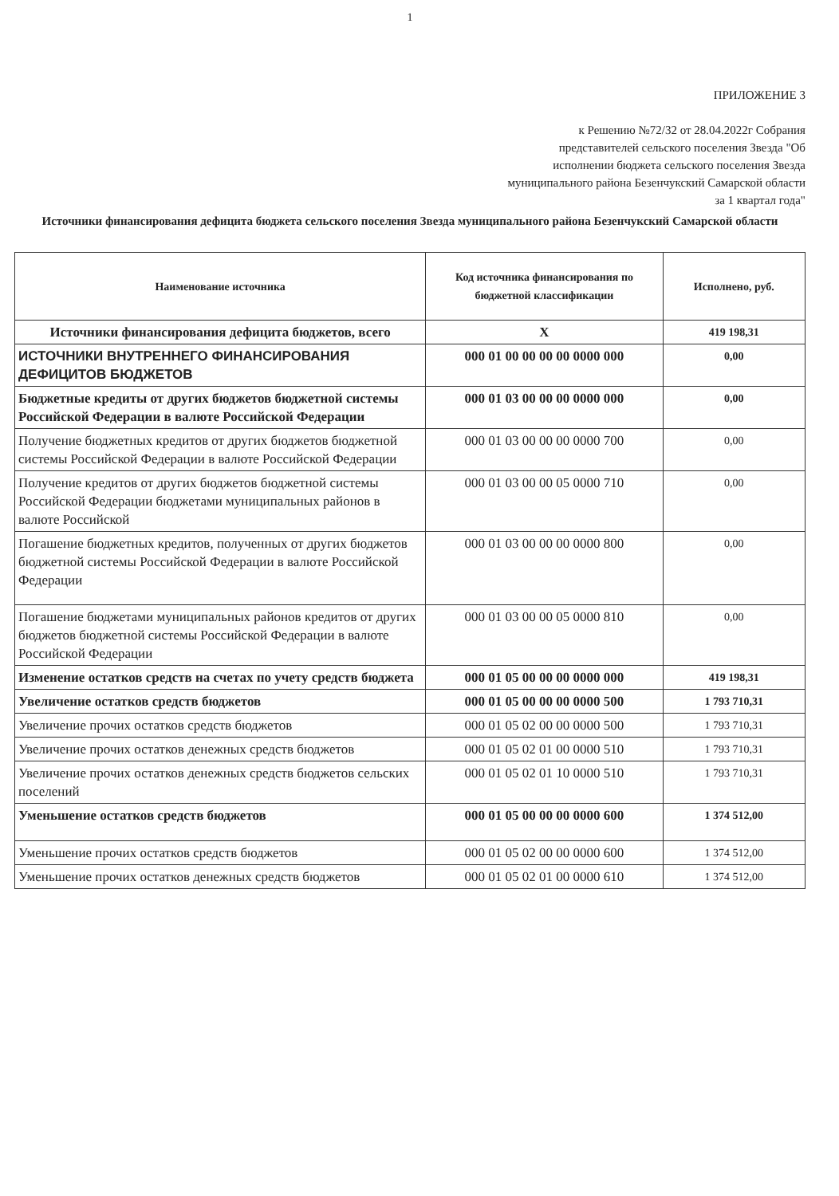1
ПРИЛОЖЕНИЕ 3
к Решению №72/32 от 28.04.2022г Собрания
представителей сельского поселения Звезда "Об
исполнении бюджета сельского поселения Звезда
муниципального района Безенчукский Самарской области
за 1 квартал года"
Источники финансирования дефицита бюджета сельского поселения Звезда муниципального района Безенчукский Самарской области
| Наименование источника | Код источника финансирования по бюджетной классификации | Исполнено, руб. |
| --- | --- | --- |
| Источники финансирования дефицита бюджетов, всего | X | 419 198,31 |
| ИСТОЧНИКИ ВНУТРЕННЕГО ФИНАНСИРОВАНИЯ ДЕФИЦИТОВ БЮДЖЕТОВ | 000 01 00 00 00 00 0000 000 | 0,00 |
| Бюджетные кредиты от других бюджетов бюджетной системы Российской Федерации в валюте Российской Федерации | 000 01 03 00 00 00 0000 000 | 0,00 |
| Получение бюджетных кредитов от других бюджетов бюджетной системы Российской Федерации в валюте Российской Федерации | 000 01 03 00 00 00 0000 700 | 0,00 |
| Получение кредитов от других бюджетов бюджетной системы Российской Федерации бюджетами муниципальных районов в валюте Российской | 000 01 03 00 00 05 0000 710 | 0,00 |
| Погашение бюджетных кредитов, полученных от других бюджетов бюджетной системы Российской Федерации в валюте Российской Федерации | 000 01 03 00 00 00 0000 800 | 0,00 |
| Погашение бюджетами муниципальных районов кредитов от других бюджетов бюджетной системы Российской Федерации в валюте Российской Федерации | 000 01 03 00 00 05 0000 810 | 0,00 |
| Изменение остатков средств на счетах по учету средств бюджета | 000 01 05 00 00 00 0000 000 | 419 198,31 |
| Увеличение остатков средств бюджетов | 000 01 05 00 00 00 0000 500 | 1 793 710,31 |
| Увеличение прочих остатков средств бюджетов | 000 01 05 02 00 00 0000 500 | 1 793 710,31 |
| Увеличение прочих остатков денежных средств бюджетов | 000 01 05 02 01 00 0000 510 | 1 793 710,31 |
| Увеличение прочих остатков денежных средств бюджетов сельских поселений | 000 01 05 02 01 10 0000 510 | 1 793 710,31 |
| Уменьшение остатков средств бюджетов | 000 01 05 00 00 00 0000 600 | 1 374 512,00 |
| Уменьшение прочих остатков средств бюджетов | 000 01 05 02 00 00 0000 600 | 1 374 512,00 |
| Уменьшение прочих остатков денежных средств бюджетов | 000 01 05 02 01 00 0000 610 | 1 374 512,00 |